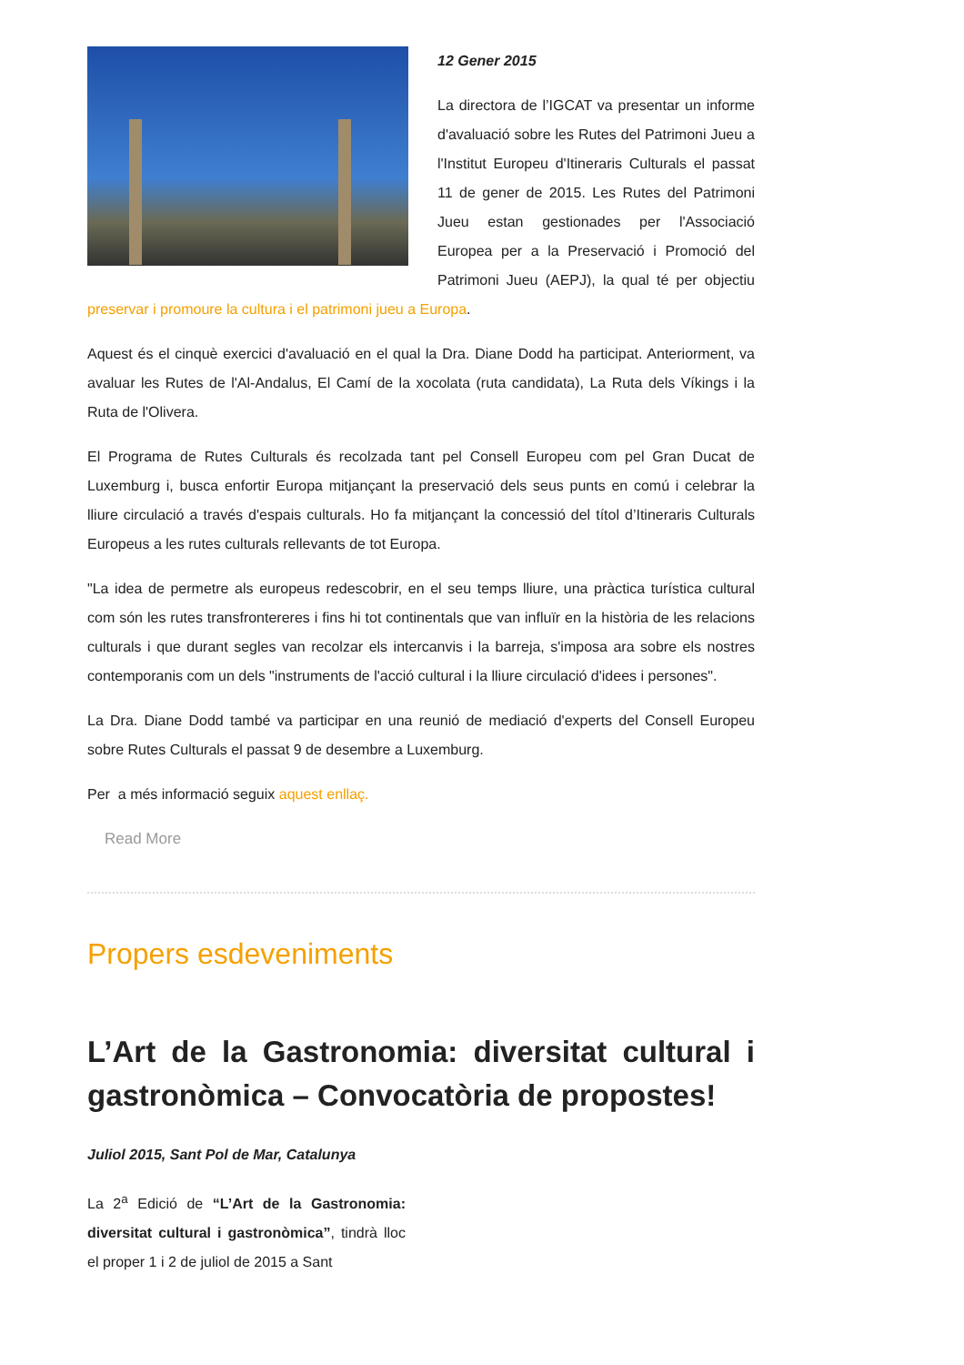12 Gener 2015
La directora de l’IGCAT va presentar un informe d'avaluació sobre les Rutes del Patrimoni Jueu a l'Institut Europeu d'Itineraris Culturals el passat 11 de gener de 2015. Les Rutes del Patrimoni Jueu estan gestionades per l'Associació Europea per a la Preservació i Promoció del Patrimoni Jueu (AEPJ), la qual té per objectiu preservar i promoure la cultura i el patrimoni jueu a Europa.
Aquest és el cinquè exercici d'avaluació en el qual la Dra. Diane Dodd ha participat. Anteriorment, va avaluar les Rutes de l'Al-Andalus, El Camí de la xocolata (ruta candidata), La Ruta dels Víkings i la Ruta de l'Olivera.
El Programa de Rutes Culturals és recolzada tant pel Consell Europeu com pel Gran Ducat de Luxemburg i, busca enfortir Europa mitjançant la preservació dels seus punts en comú i celebrar la lliure circulació a través d'espais culturals. Ho fa mitjançant la concessió del títol d’Itineraris Culturals Europeus a les rutes culturals rellevants de tot Europa.
"La idea de permetre als europeus redescobrir, en el seu temps lliure, una pràctica turística cultural com són les rutes transfrontereres i fins hi tot continentals que van influïr en la història de les relacions culturals i que durant segles van recolzar els intercanvis i la barreja, s'imposa ara sobre els nostres contemporanis com un dels "instruments de l'acció cultural i la lliure circulació d'idees i persones".
La Dra. Diane Dodd també va participar en una reunió de mediació d'experts del Consell Europeu sobre Rutes Culturals el passat 9 de desembre a Luxemburg.
Per a més informació seguix aquest enllaç.
Read More
Propers esdeveniments
L’Art de la Gastronomia: diversitat cultural i gastronòmica – Convocatòria de propostes!
Juliol 2015, Sant Pol de Mar, Catalunya
La 2<sup>a</sup> Edició de “L’Art de la Gastronomia: diversitat cultural i gastronòmica”, tindrà lloc el proper 1 i 2 de juliol de 2015 a Sant